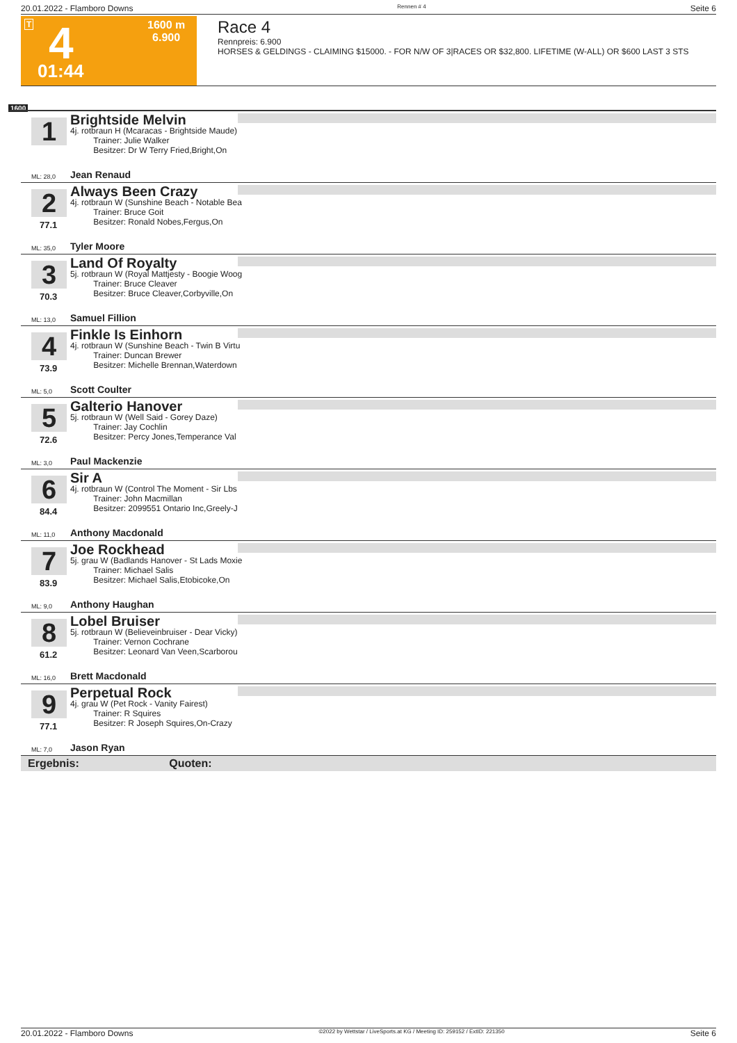20.01.2022 - Flamboro Downs Rennen # 4 Seite 6
T 4
01:44
1600 m
6.900
Race 4
Rennpreis: 6.900
HORSES & GELDINGS - CLAIMING $15000. - FOR N/W OF 3|RACES OR $32,800. LIFETIME (W-ALL) OR $600 LAST 3 STS
1600
1 Brightside Melvin
4j. rotbraun H (Mcaracas - Brightside Maude)
Trainer: Julie Walker
Besitzer: Dr W Terry Fried,Bright,On
ML: 28,0 Jean Renaud
2 Always Been Crazy
4j. rotbraun W (Sunshine Beach - Notable Bea
Trainer: Bruce Goit
Besitzer: Ronald Nobes,Fergus,On
77.1
ML: 35,0 Tyler Moore
3 Land Of Royalty
5j. rotbraun W (Royal Mattjesty - Boogie Woog
Trainer: Bruce Cleaver
Besitzer: Bruce Cleaver,Corbyville,On
70.3
ML: 13,0 Samuel Fillion
4 Finkle Is Einhorn
4j. rotbraun W (Sunshine Beach - Twin B Virtu
Trainer: Duncan Brewer
Besitzer: Michelle Brennan,Waterdown
73.9
ML: 5,0 Scott Coulter
5 Galterio Hanover
5j. rotbraun W (Well Said - Gorey Daze)
Trainer: Jay Cochlin
Besitzer: Percy Jones,Temperance Val
72.6
ML: 3,0 Paul Mackenzie
6 Sir A
4j. rotbraun W (Control The Moment - Sir Lbs
Trainer: John Macmillan
Besitzer: 2099551 Ontario Inc,Greely-J
84.4
ML: 11,0 Anthony Macdonald
7 Joe Rockhead
5j. grau W (Badlands Hanover - St Lads Moxie
Trainer: Michael Salis
Besitzer: Michael Salis,Etobicoke,On
83.9
ML: 9,0 Anthony Haughan
8 Lobel Bruiser
5j. rotbraun W (Believeinbruiser - Dear Vicky)
Trainer: Vernon Cochrane
Besitzer: Leonard Van Veen,Scarborou
61.2
ML: 16,0 Brett Macdonald
9 Perpetual Rock
4j. grau W (Pet Rock - Vanity Fairest)
Trainer: R Squires
Besitzer: R Joseph Squires,On-Crazy
77.1
ML: 7,0 Jason Ryan
Ergebnis: Quoten:
20.01.2022 - Flamboro Downs ©2022 by Wettstar / LiveSports.at KG / Meeting ID: 259152 / ExtID: 221350 Seite 6